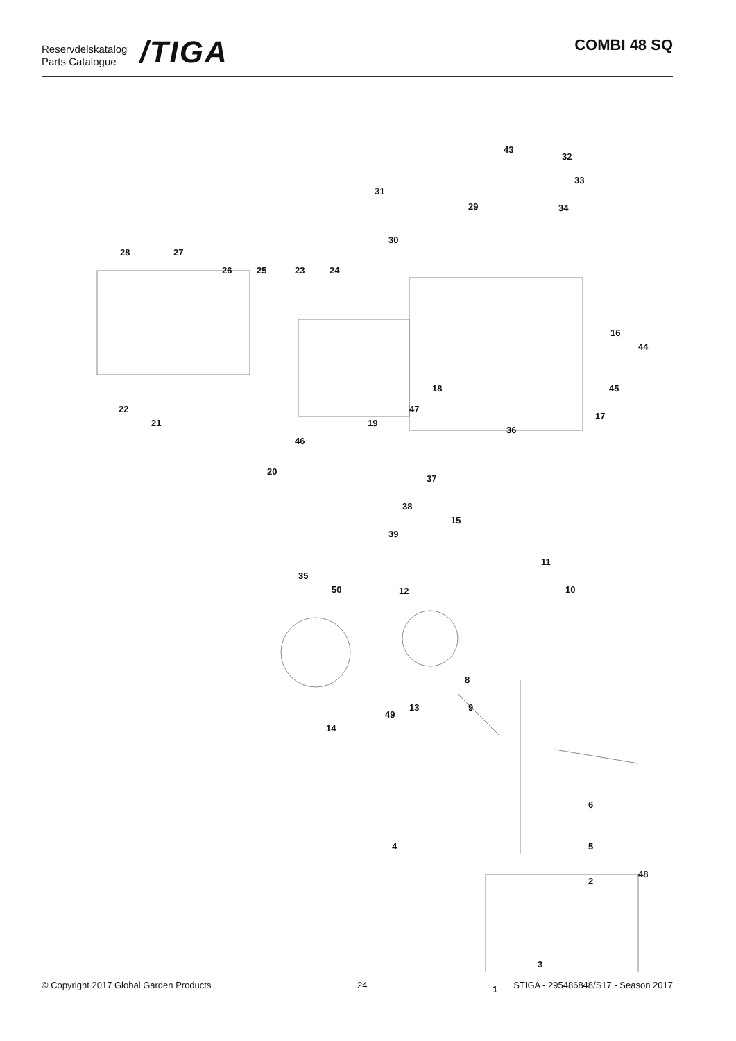Reservdelskatalog
Parts Catalogue
/TIGA
COMBI 48 SQ
43
32
31
33
29 34
30
28 27
26 25 23 24
16
44
18 45
22 47
17
21 19
36
46
37
20
38
15
39
11
35
50 12 10
8
9
49
13
14
6
4 5
48
2
3
1
© Copyright 2017 Global Garden Products 24 STIGA - 295486848/S17 - Season 2017